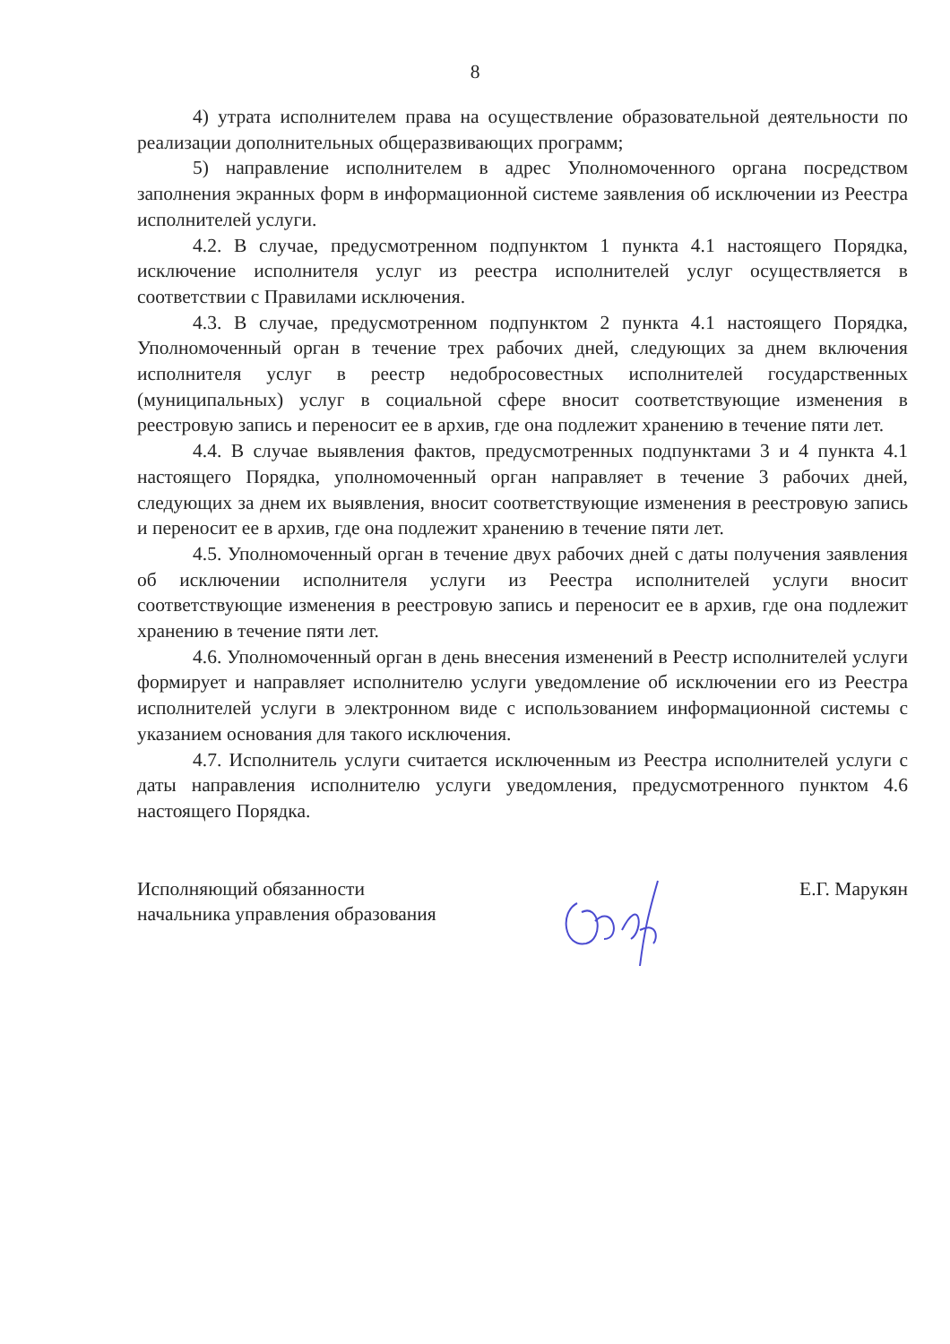8
4) утрата исполнителем права на осуществление образовательной деятельности по реализации дополнительных общеразвивающих программ;
5) направление исполнителем в адрес Уполномоченного органа посредством заполнения экранных форм в информационной системе заявления об исключении из Реестра исполнителей услуги.
4.2. В случае, предусмотренном подпунктом 1 пункта 4.1 настоящего Порядка, исключение исполнителя услуг из реестра исполнителей услуг осуществляется в соответствии с Правилами исключения.
4.3. В случае, предусмотренном подпунктом 2 пункта 4.1 настоящего Порядка, Уполномоченный орган в течение трех рабочих дней, следующих за днем включения исполнителя услуг в реестр недобросовестных исполнителей государственных (муниципальных) услуг в социальной сфере вносит соответствующие изменения в реестровую запись и переносит ее в архив, где она подлежит хранению в течение пяти лет.
4.4. В случае выявления фактов, предусмотренных подпунктами 3 и 4 пункта 4.1 настоящего Порядка, уполномоченный орган направляет в течение 3 рабочих дней, следующих за днем их выявления, вносит соответствующие изменения в реестровую запись и переносит ее в архив, где она подлежит хранению в течение пяти лет.
4.5. Уполномоченный орган в течение двух рабочих дней с даты получения заявления об исключении исполнителя услуги из Реестра исполнителей услуги вносит соответствующие изменения в реестровую запись и переносит ее в архив, где она подлежит хранению в течение пяти лет.
4.6. Уполномоченный орган в день внесения изменений в Реестр исполнителей услуги формирует и направляет исполнителю услуги уведомление об исключении его из Реестра исполнителей услуги в электронном виде с использованием информационной системы с указанием основания для такого исключения.
4.7. Исполнитель услуги считается исключенным из Реестра исполнителей услуги с даты направления исполнителю услуги уведомления, предусмотренного пунктом 4.6 настоящего Порядка.
Исполняющий обязанности
начальника управления образования
Е.Г. Марукян